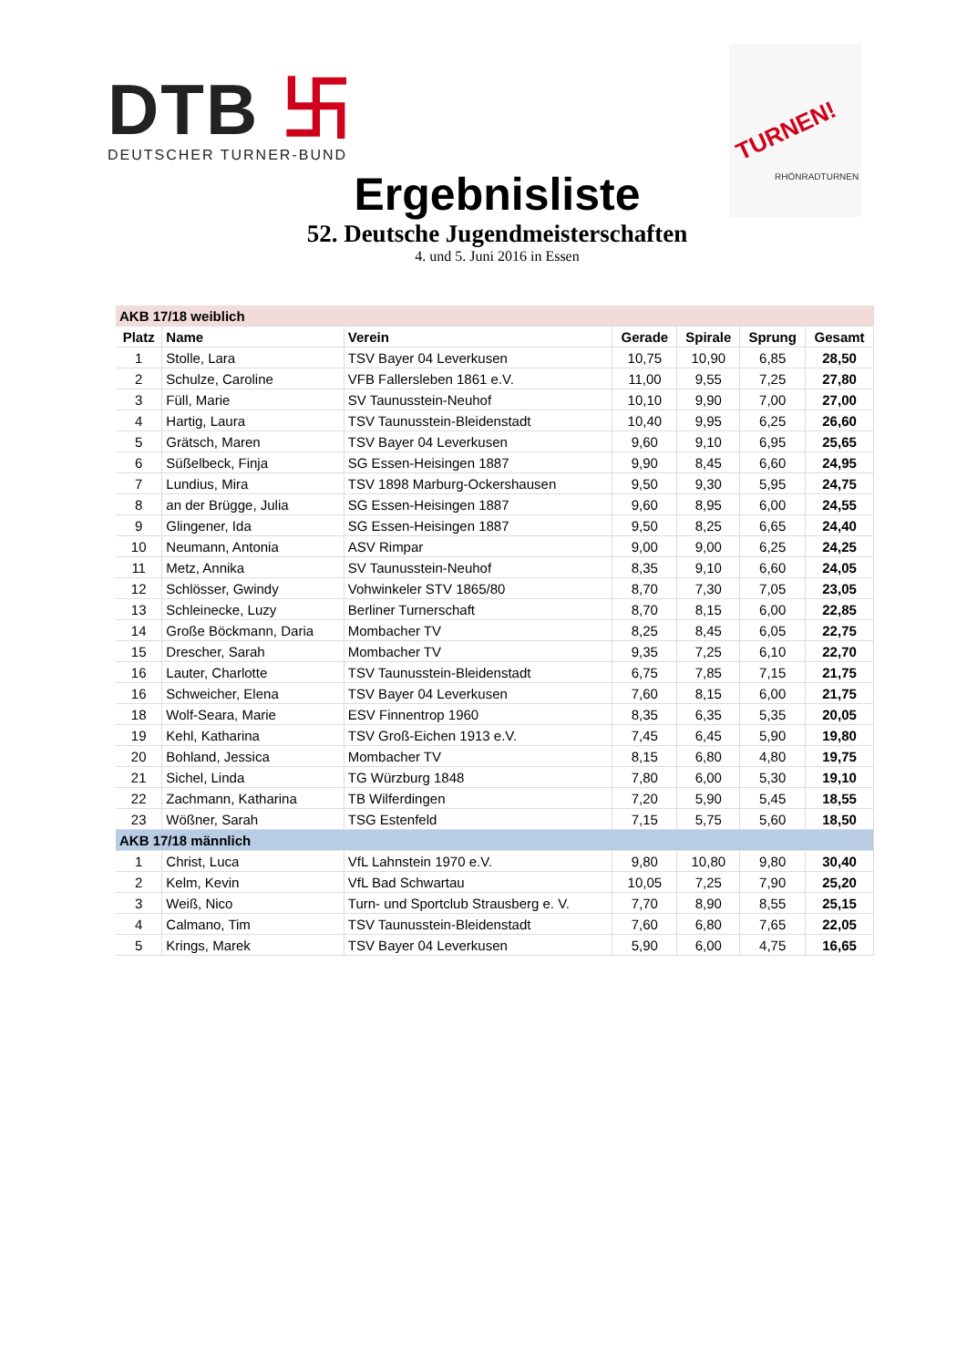DTB 卐
DEUTSCHER TURNER-BUND
TURNEN!
RHÖNRADTURNEN
Ergebnisliste
52. Deutsche Jugendmeisterschaften
4. und 5. Juni 2016 in Essen
| AKB 17/18 weiblich | | | | | | |
| Platz | Name | Verein | Gerade | Spirale | Sprung | Gesamt |
| 1 | Stolle, Lara | TSV Bayer 04 Leverkusen | 10,75 | 10,90 | 6,85 | 28,50 |
| 2 | Schulze, Caroline | VFB Fallersleben 1861 e.V. | 11,00 | 9,55 | 7,25 | 27,80 |
| 3 | Füll, Marie | SV Taunusstein-Neuhof | 10,10 | 9,90 | 7,00 | 27,00 |
| 4 | Hartig, Laura | TSV Taunusstein-Bleidenstadt | 10,40 | 9,95 | 6,25 | 26,60 |
| 5 | Grätsch, Maren | TSV Bayer 04 Leverkusen | 9,60 | 9,10 | 6,95 | 25,65 |
| 6 | Süßelbeck, Finja | SG Essen-Heisingen 1887 | 9,90 | 8,45 | 6,60 | 24,95 |
| 7 | Lundius, Mira | TSV 1898 Marburg-Ockershausen | 9,50 | 9,30 | 5,95 | 24,75 |
| 8 | an der Brügge, Julia | SG Essen-Heisingen 1887 | 9,60 | 8,95 | 6,00 | 24,55 |
| 9 | Glingener, Ida | SG Essen-Heisingen 1887 | 9,50 | 8,25 | 6,65 | 24,40 |
| 10 | Neumann, Antonia | ASV Rimpar | 9,00 | 9,00 | 6,25 | 24,25 |
| 11 | Metz, Annika | SV Taunusstein-Neuhof | 8,35 | 9,10 | 6,60 | 24,05 |
| 12 | Schlösser, Gwindy | Vohwinkeler STV 1865/80 | 8,70 | 7,30 | 7,05 | 23,05 |
| 13 | Schleinecke, Luzy | Berliner Turnerschaft | 8,70 | 8,15 | 6,00 | 22,85 |
| 14 | Große Böckmann, Daria | Mombacher TV | 8,25 | 8,45 | 6,05 | 22,75 |
| 15 | Drescher, Sarah | Mombacher TV | 9,35 | 7,25 | 6,10 | 22,70 |
| 16 | Lauter, Charlotte | TSV Taunusstein-Bleidenstadt | 6,75 | 7,85 | 7,15 | 21,75 |
| 16 | Schweicher, Elena | TSV Bayer 04 Leverkusen | 7,60 | 8,15 | 6,00 | 21,75 |
| 18 | Wolf-Seara, Marie | ESV Finnentrop 1960 | 8,35 | 6,35 | 5,35 | 20,05 |
| 19 | Kehl, Katharina | TSV Groß-Eichen 1913 e.V. | 7,45 | 6,45 | 5,90 | 19,80 |
| 20 | Bohland, Jessica | Mombacher TV | 8,15 | 6,80 | 4,80 | 19,75 |
| 21 | Sichel, Linda | TG Würzburg 1848 | 7,80 | 6,00 | 5,30 | 19,10 |
| 22 | Zachmann, Katharina | TB Wilferdingen | 7,20 | 5,90 | 5,45 | 18,55 |
| 23 | Wößner, Sarah | TSG Estenfeld | 7,15 | 5,75 | 5,60 | 18,50 |
| AKB 17/18 männlich | | | | | | |
| 1 | Christ, Luca | VfL Lahnstein 1970 e.V. | 9,80 | 10,80 | 9,80 | 30,40 |
| 2 | Kelm, Kevin | VfL Bad Schwartau | 10,05 | 7,25 | 7,90 | 25,20 |
| 3 | Weiß, Nico | Turn- und Sportclub Strausberg e. V. | 7,70 | 8,90 | 8,55 | 25,15 |
| 4 | Calmano, Tim | TSV Taunusstein-Bleidenstadt | 7,60 | 6,80 | 7,65 | 22,05 |
| 5 | Krings, Marek | TSV Bayer 04 Leverkusen | 5,90 | 6,00 | 4,75 | 16,65 |